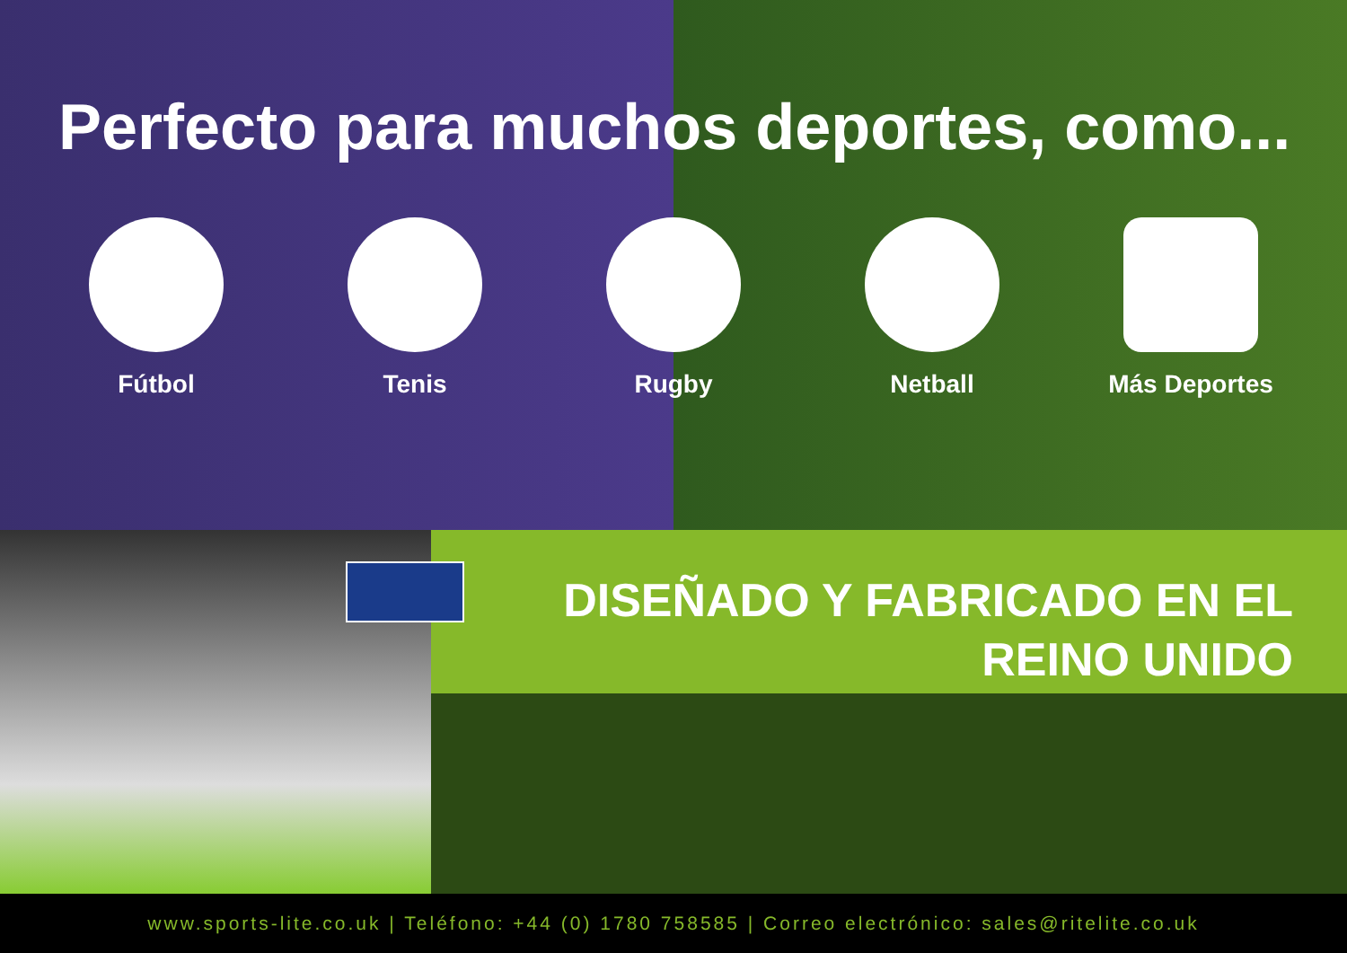Perfecto para muchos deportes, como...
Fútbol Tenis Rugby Netball Más Deportes
DISEÑADO Y FABRICADO EN EL
REINO UNIDO
www.sports-lite.co.uk | Teléfono: +44 (0) 1780 758585 | Correo electrónico: sales@ritelite.co.uk